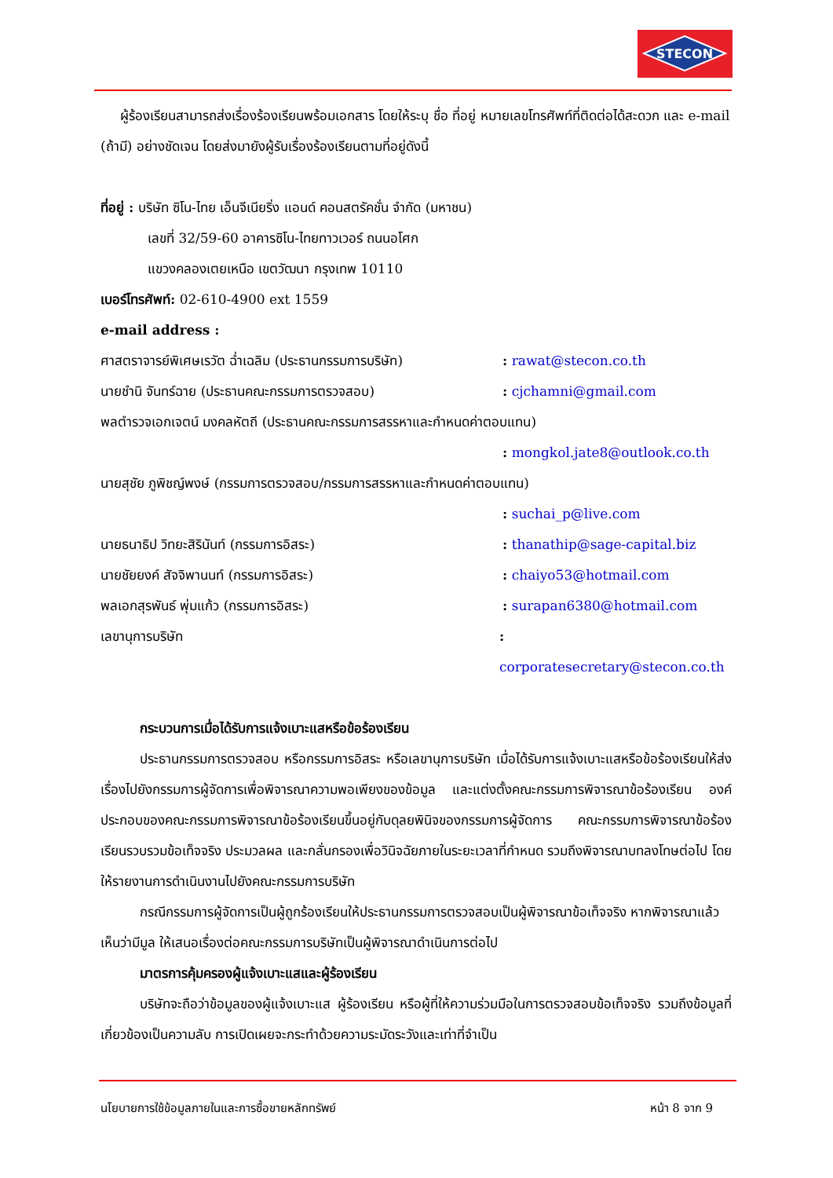STECON
ผู้ร้องเรียนสามารถส่งเรื่องร้องเรียนพร้อมเอกสาร โดยให้ระบุ ชื่อ ที่อยู่ หมายเลขโทรศัพท์ที่ติดต่อได้สะดวก และ e-mail (ถ้ามี) อย่างชัดเจน โดยส่งมายังผู้รับเรื่องร้องเรียนตามที่อยู่ดังนี้
ที่อยู่ : บริษัท ซิโน-ไทย เอ็นจีเนียริ่ง แอนด์ คอนสตรัคชั่น จำกัด (มหาชน)
เลขที่ 32/59-60 อาคารซิโน-ไทยทาวเวอร์ ถนนอโศก
แขวงคลองเตยเหนือ เขตวัฒนา กรุงเทพ 10110
เบอร์โทรศัพท์: 02-610-4900 ext 1559
e-mail address :
ศาสตราจารย์พิเศษเรวัต ฉ่ำเฉลิม (ประธานกรรมการบริษัท): rawat@stecon.co.th
นายชำนิ จันทร์ฉาย (ประธานคณะกรรมการตรวจสอบ): cjchamni@gmail.com
พลตำรวจเอกเจตน์ มงคลหัตถี (ประธานคณะกรรมการสรรหาและกำหนดค่าตอบแทน)
: mongkol.jate8@outlook.co.th
นายสุชัย ภูพิชญ์พงษ์ (กรรมการตรวจสอบ/กรรมการสรรหาและกำหนดค่าตอบแทน)
: suchai_p@live.com
นายธนาธิป วิทยะสิรินันท์ (กรรมการอิสระ): thanathip@sage-capital.biz
นายชัยยงค์ สัจจิพานนท์ (กรรมการอิสระ): chaiyo53@hotmail.com
พลเอกสุรพันธ์ พุ่มแก้ว (กรรมการอิสระ): surapan6380@hotmail.com
เลขานุการบริษัท: corporatesecretary@stecon.co.th
กระบวนการเมื่อได้รับการแจ้งเบาะแสหรือข้อร้องเรียน
ประธานกรรมการตรวจสอบ หรือกรรมการอิสระ หรือเลขานุการบริษัท เมื่อได้รับการแจ้งเบาะแสหรือข้อร้องเรียนให้ส่งเรื่องไปยังกรรมการผู้จัดการเพื่อพิจารณาความพอเพียงของข้อมูล และแต่งตั้งคณะกรรมการพิจารณาข้อร้องเรียน องค์ประกอบของคณะกรรมการพิจารณาข้อร้องเรียนขึ้นอยู่กับดุลยพินิจของกรรมการผู้จัดการ คณะกรรมการพิจารณาข้อร้องเรียนรวบรวมข้อเท็จจริง ประมวลผล และกลั่นกรองเพื่อวินิจฉัยภายในระยะเวลาที่กำหนด รวมถึงพิจารณาบทลงโทษต่อไป โดยให้รายงานการดำเนินงานไปยังคณะกรรมการบริษัท
กรณีกรรมการผู้จัดการเป็นผู้ถูกร้องเรียนให้ประธานกรรมการตรวจสอบเป็นผู้พิจารณาข้อเท็จจริง หากพิจารณาแล้วเห็นว่ามีมูล ให้เสนอเรื่องต่อคณะกรรมการบริษัทเป็นผู้พิจารณาดำเนินการต่อไป
มาตรการคุ้มครองผู้แจ้งเบาะแสและผู้ร้องเรียน
บริษัทจะถือว่าข้อมูลของผู้แจ้งเบาะแส ผู้ร้องเรียน หรือผู้ที่ให้ความร่วมมือในการตรวจสอบข้อเท็จจริง รวมถึงข้อมูลที่เกี่ยวข้องเป็นความลับ การเปิดเผยจะกระทำด้วยความระมัดระวังและเท่าที่จำเป็น
นโยบายการใช้ข้อมูลภายในและการซื้อขายหลักทรัพย์ หน้า 8 จาก 9